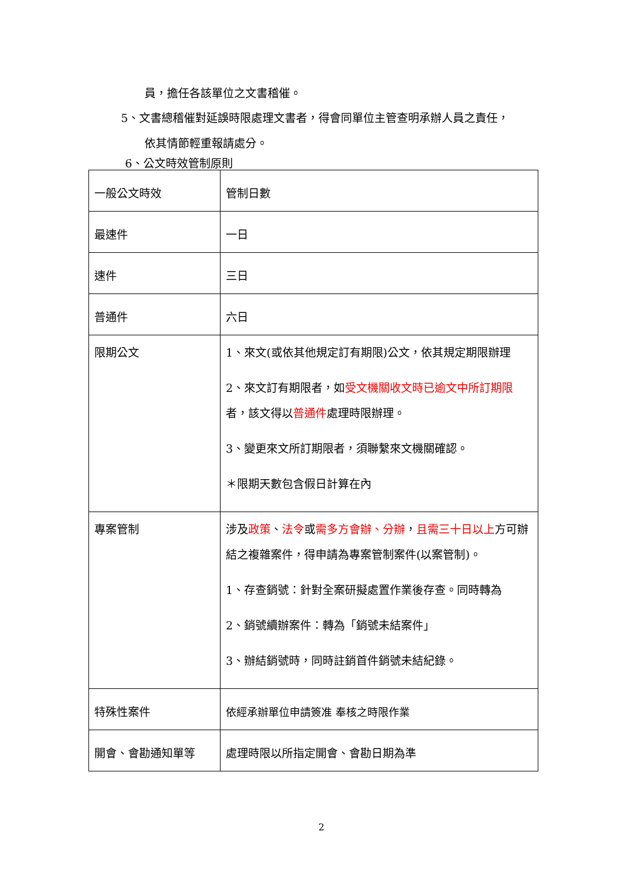員，擔任各該單位之文書稽催。
5、文書總稽催對延誤時限處理文書者，得會同單位主管查明承辦人員之責任，
依其情節輕重報請處分。
6、公文時效管制原則
| 一般公文時效 | 管制日數 |
| 最速件 | 一日 |
| 速件 | 三日 |
| 普通件 | 六日 |
| 限期公文 | 1、來文(或依其他規定訂有期限)公文，依其規定期限辦理 2、來文訂有期限者，如 受文機關收文時已逾文中所訂期限 者，該文得以 普通件 處理時限辦理。 3、變更來文所訂期限者，須聯繫來文機關確認。 ＊限期天數包含假日計算在內 |
| 專案管制 | 涉及 政策 、 法令 或 需多方會辦、分辦 ， 且需三十日以上 方可辦結之複雜案件，得申請為專案管制案件(以案管制)。 1、存查銷號：針對全案研擬處置作業後存查。同時轉為 2、銷號續辦案件：轉為「銷號未結案件」 3、辦結銷號時，同時註銷首件銷號未結紀錄。 |
| 特殊性案件 | 依經承辦單位申請簽准 奉核之時限作業 |
| 開會、會勘通知單等 | 處理時限以所指定開會、會勘日期為準 |
2